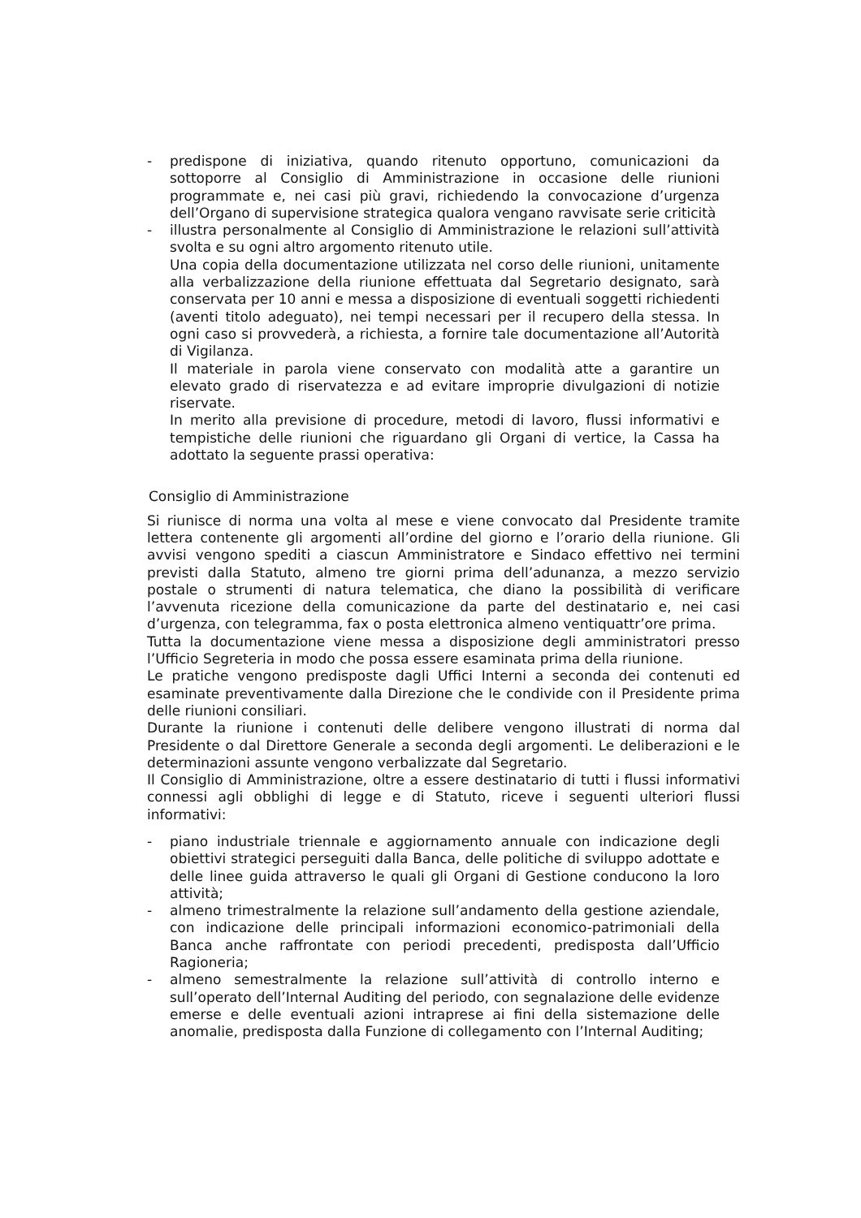- predispone di iniziativa, quando ritenuto opportuno, comunicazioni da sottoporre al Consiglio di Amministrazione in occasione delle riunioni programmate e, nei casi più gravi, richiedendo la convocazione d’urgenza dell’Organo di supervisione strategica qualora vengano ravvisate serie criticità
- illustra personalmente al Consiglio di Amministrazione le relazioni sull’attività svolta e su ogni altro argomento ritenuto utile.
Una copia della documentazione utilizzata nel corso delle riunioni, unitamente alla verbalizzazione della riunione effettuata dal Segretario designato, sarà conservata per 10 anni e messa a disposizione di eventuali soggetti richiedenti (aventi titolo adeguato), nei tempi necessari per il recupero della stessa. In ogni caso si provvederà, a richiesta, a fornire tale documentazione all’Autorità di Vigilanza.
Il materiale in parola viene conservato con modalità atte a garantire un elevato grado di riservatezza e ad evitare improprie divulgazioni di notizie riservate.
In merito alla previsione di procedure, metodi di lavoro, flussi informativi e tempistiche delle riunioni che riguardano gli Organi di vertice, la Cassa ha adottato la seguente prassi operativa:
Consiglio di Amministrazione
Si riunisce di norma una volta al mese e viene convocato dal Presidente tramite lettera contenente gli argomenti all’ordine del giorno e l’orario della riunione. Gli avvisi vengono spediti a ciascun Amministratore e Sindaco effettivo nei termini previsti dalla Statuto, almeno tre giorni prima dell’adunanza, a mezzo servizio postale o strumenti di natura telematica, che diano la possibilità di verificare l’avvenuta ricezione della comunicazione da parte del destinatario e, nei casi d’urgenza, con telegramma, fax o posta elettronica almeno ventiquattr’ore prima.
Tutta la documentazione viene messa a disposizione degli amministratori presso l’Ufficio Segreteria in modo che possa essere esaminata prima della riunione.
Le pratiche vengono predisposte dagli Uffici Interni a seconda dei contenuti ed esaminate preventivamente dalla Direzione che le condivide con il Presidente prima delle riunioni consiliari.
Durante la riunione i contenuti delle delibere vengono illustrati di norma dal Presidente o dal Direttore Generale a seconda degli argomenti. Le deliberazioni e le determinazioni assunte vengono verbalizzate dal Segretario.
Il Consiglio di Amministrazione, oltre a essere destinatario di tutti i flussi informativi connessi agli obblighi di legge e di Statuto, riceve i seguenti ulteriori flussi informativi:
- piano industriale triennale e aggiornamento annuale con indicazione degli obiettivi strategici perseguiti dalla Banca, delle politiche di sviluppo adottate e delle linee guida attraverso le quali gli Organi di Gestione conducono la loro attività;
- almeno trimestralmente la relazione sull’andamento della gestione aziendale, con indicazione delle principali informazioni economico-patrimoniali della Banca anche raffrontate con periodi precedenti, predisposta dall’Ufficio Ragioneria;
- almeno semestralmente la relazione sull’attività di controllo interno e sull’operato dell’Internal Auditing del periodo, con segnalazione delle evidenze emerse e delle eventuali azioni intraprese ai fini della sistemazione delle anomalie, predisposta dalla Funzione di collegamento con l’Internal Auditing;